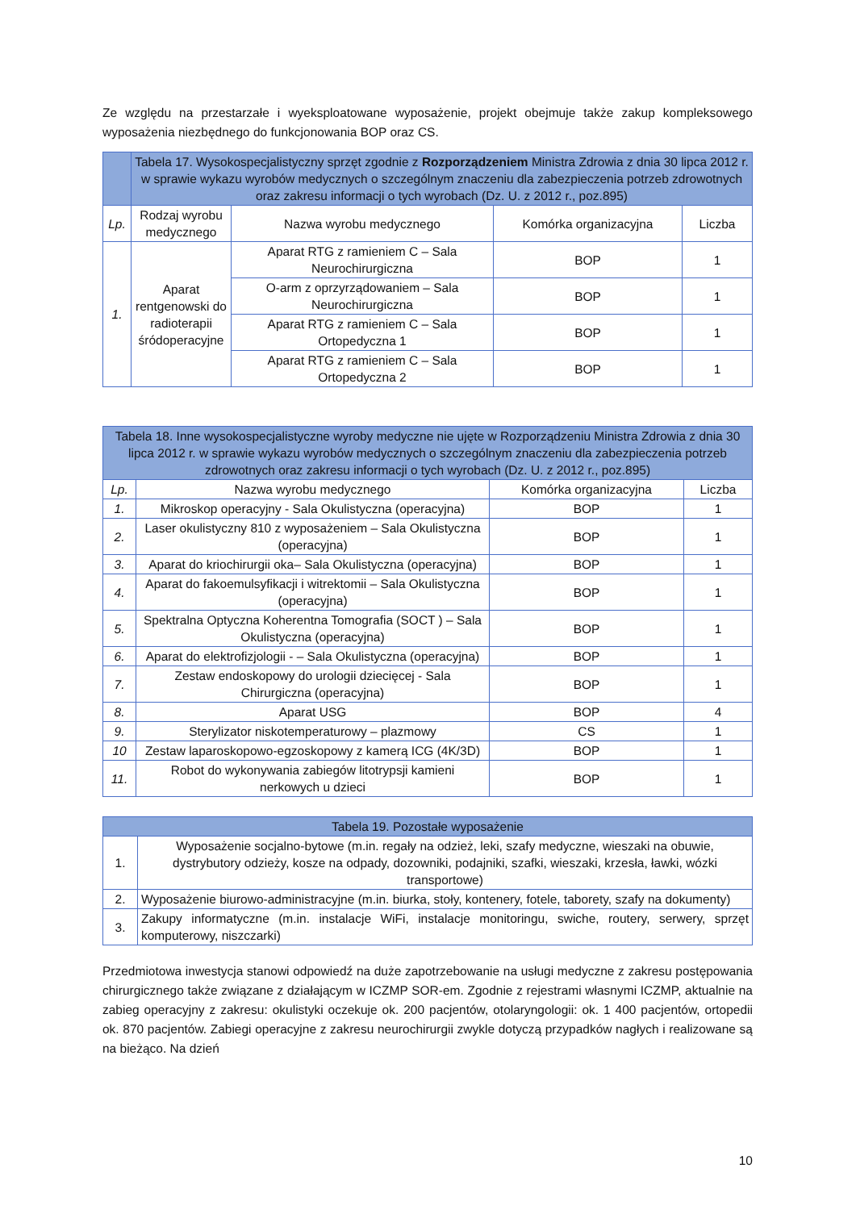Ze względu na przestarzałe i wyeksploatowane wyposażenie, projekt obejmuje także zakup kompleksowego wyposażenia niezbędnego do funkcjonowania BOP oraz CS.
| | Tabela 17. Wysokospecjalistyczny sprzęt zgodnie z Rozporządzeniem Ministra Zdrowia z dnia 30 lipca 2012 r. w sprawie wykazu wyrobów medycznych o szczególnym znaczeniu dla zabezpieczenia potrzeb zdrowotnych oraz zakresu informacji o tych wyrobach (Dz. U. z 2012 r., poz.895) | | | |
| --- | --- | --- | --- | --- |
| Lp. | Rodzaj wyrobu medycznego | Nazwa wyrobu medycznego | Komórka organizacyjna | Liczba |
| 1. | Aparat rentgenowski do radioterapii śródoperacyjne | Aparat RTG z ramieniem C – Sala Neurochirurgiczna | BOP | 1 |
| | | O-arm z oprzyrządowaniem – Sala Neurochirurgiczna | BOP | 1 |
| | | Aparat RTG z ramieniem C – Sala Ortopedyczna 1 | BOP | 1 |
| | | Aparat RTG z ramieniem C – Sala Ortopedyczna 2 | BOP | 1 |
| Tabela 18. Inne wysokospecjalistyczne wyroby medyczne nie ujęte w Rozporządzeniu Ministra Zdrowia z dnia 30 lipca 2012 r. w sprawie wykazu wyrobów medycznych o szczególnym znaczeniu dla zabezpieczenia potrzeb zdrowotnych oraz zakresu informacji o tych wyrobach (Dz. U. z 2012 r., poz.895) | | | |
| --- | --- | --- | --- |
| Lp. | Nazwa wyrobu medycznego | Komórka organizacyjna | Liczba |
| 1. | Mikroskop operacyjny - Sala Okulistyczna (operacyjna) | BOP | 1 |
| 2. | Laser okulistyczny 810 z wyposażeniem – Sala Okulistyczna (operacyjna) | BOP | 1 |
| 3. | Aparat do kriochirurgii oka– Sala Okulistyczna (operacyjna) | BOP | 1 |
| 4. | Aparat do fakoemulsyfikacji i witrektomii – Sala Okulistyczna (operacyjna) | BOP | 1 |
| 5. | Spektralna Optyczna Koherentna Tomografia (SOCT ) – Sala Okulistyczna (operacyjna) | BOP | 1 |
| 6. | Aparat do elektrofizjologii - – Sala Okulistyczna (operacyjna) | BOP | 1 |
| 7. | Zestaw endoskopowy do urologii dziecięcej - Sala Chirurgiczna (operacyjna) | BOP | 1 |
| 8. | Aparat USG | BOP | 4 |
| 9. | Sterylizator niskotemperaturowy – plazmowy | CS | 1 |
| 10 | Zestaw laparoskopowo-egzoskopowy z kamerą ICG (4K/3D) | BOP | 1 |
| 11. | Robot do wykonywania zabiegów litotrypsji kamieni nerkowych u dzieci | BOP | 1 |
| Tabela 19. Pozostałe wyposażenie | |
| --- | --- |
| 1. | Wyposażenie socjalno-bytowe (m.in. regały na odzież, leki, szafy medyczne, wieszaki na obuwie, dystrybutory odzieży, kosze na odpady, dozowniki, podajniki, szafki, wieszaki, krzesła, ławki, wózki transportowe) |
| 2. | Wyposażenie biurowo-administracyjne (m.in. biurka, stoły, kontenery, fotele, taborety, szafy na dokumenty) |
| 3. | Zakupy informatyczne (m.in. instalacje WiFi, instalacje monitoringu, swiche, routery, serwery, sprzęt komputerowy, niszczarki) |
Przedmiotowa inwestycja stanowi odpowiedź na duże zapotrzebowanie na usługi medyczne z zakresu postępowania chirurgicznego także związane z działającym w ICZMP SOR-em. Zgodnie z rejestrami własnymi ICZMP, aktualnie na zabieg operacyjny z zakresu: okulistyki oczekuje ok. 200 pacjentów, otolaryngologii: ok. 1 400 pacjentów, ortopedii ok. 870 pacjentów. Zabiegi operacyjne z zakresu neurochirurgii zwykle dotyczą przypadków nagłych i realizowane są na bieżąco. Na dzień
10